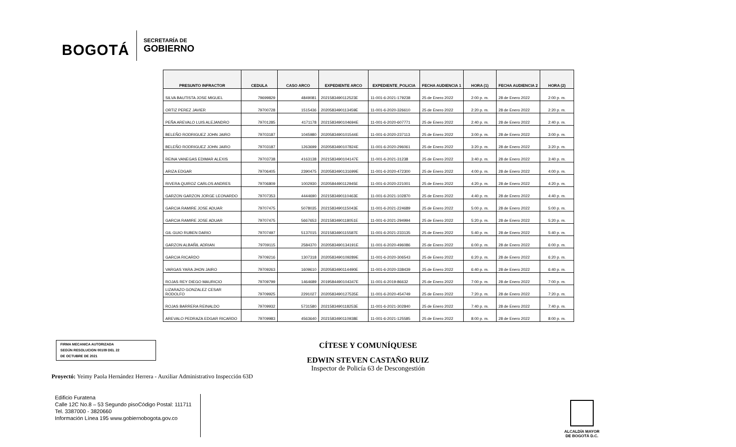BOGOTÁ
SECRETARÍA DE
GOBIERNO
| PRESUNTO INFRACTOR | CEDULA | CASO ARCO | EXPEDIENTE ARCO | EXPEDIENTE_POLICIA | FECHA AUDIENCIA 1 | HORA (1) | FECHA AUDIENCIA 2 | HORA (2) |
| --- | --- | --- | --- | --- | --- | --- | --- | --- |
| SILVA BAUTISTA JOSE MIGUEL | 79699829 | 4849081 | 2021583490112523E | 11-001-6-2021-179238 | 25 de Enero 2022 | 2:00 p. m. | 28 de Enero 2022 | 2:00 p. m. |
| ORTIZ PEREZ JAVIER | 79700728 | 1515436 | 2020583490113459E | 11-001-6-2020-326610 | 25 de Enero 2022 | 2:20 p. m. | 28 de Enero 2022 | 2:20 p. m. |
| PEÑA AREVALO LUIS ALEJANDRO | 79701285 | 4171178 | 2021583490104694E | 11-001-6-2020-607771 | 25 de Enero 2022 | 2:40 p. m. | 28 de Enero 2022 | 2:40 p. m. |
| BELEÑO RODRIGUEZ JOHN JAIRO | 79703187 | 1045980 | 2020583490101544E | 11-001-6-2020-237113 | 25 de Enero 2022 | 3:00 p. m. | 28 de Enero 2022 | 3:00 p. m. |
| BELEÑO RODRIGUEZ JOHN JAIRO | 79703187 | 1263699 | 2020583490107824E | 11-001-6-2020-296061 | 25 de Enero 2022 | 3:20 p. m. | 28 de Enero 2022 | 3:20 p. m. |
| REINA VANEGAS EDIMAR ALEXIS | 79703738 | 4163138 | 2021583490104147E | 11-001-6-2021-31238 | 25 de Enero 2022 | 3:40 p. m. | 28 de Enero 2022 | 3:40 p. m. |
| ARIZA EDGAR | 79706405 | 2390475 | 2020583490131699E | 11-001-6-2020-472300 | 25 de Enero 2022 | 4:00 p. m. | 28 de Enero 2022 | 4:00 p. m. |
| RIVERA QUIROZ CARLOS ANDRES | 79706809 | 1002930 | 2020584490112945E | 11-001-6-2020-221001 | 25 de Enero 2022 | 4:20 p. m. | 28 de Enero 2022 | 4:20 p. m. |
| GARZON GARZON JORGE LEONARDO | 79707353 | 4444690 | 2021583490110463E | 11-001-6-2021-102870 | 25 de Enero 2022 | 4:40 p. m. | 28 de Enero 2022 | 4:40 p. m. |
| GARCIA RAMIRE JOSE ADUAR | 79707475 | 5078035 | 2021583490115043E | 11-001-6-2021-224689 | 25 de Enero 2022 | 5:00 p. m. | 28 de Enero 2022 | 5:00 p. m. |
| GARCIA RAMIRE JOSE ADUAR | 79707475 | 5667653 | 2021583490118051E | 11-001-6-2021-294994 | 25 de Enero 2022 | 5:20 p. m. | 28 de Enero 2022 | 5:20 p. m. |
| GIL GUIO RUBEN DARIO | 79707497 | 5137015 | 2021583490115587E | 11-001-6-2021-233135 | 25 de Enero 2022 | 5:40 p. m. | 28 de Enero 2022 | 5:40 p. m. |
| GARZON ALBAÑIL ADRIAN | 79709115 | 2584370 | 2020583490134191E | 11-001-6-2020-496086 | 25 de Enero 2022 | 6:00 p. m. | 28 de Enero 2022 | 6:00 p. m. |
| GARCIA RICARDO | 79709216 | 1307318 | 2020583490109289E | 11-001-6-2020-306543 | 25 de Enero 2022 | 6:20 p. m. | 28 de Enero 2022 | 6:20 p. m. |
| VARGAS YARA JHON JAIRO | 79709263 | 1609610 | 2020583490114490E | 11-001-6-2020-338439 | 25 de Enero 2022 | 6:40 p. m. | 28 de Enero 2022 | 6:40 p. m. |
| ROJAS REY DIEGO MAURICIO | 79709799 | 1464689 | 2019584490104347E | 11-001-6-2019-86632 | 25 de Enero 2022 | 7:00 p. m. | 28 de Enero 2022 | 7:00 p. m. |
| LIZARAZO GONZALEZ CESAR RODOLFO | 79709925 | 2291027 | 2020583490127535E | 11-001-6-2020-454749 | 25 de Enero 2022 | 7:20 p. m. | 28 de Enero 2022 | 7:20 p. m. |
| ROJAS BARRERA REINALDO | 79709932 | 5731580 | 2021583490118253E | 11-001-6-2021-302840 | 25 de Enero 2022 | 7:40 p. m. | 28 de Enero 2022 | 7:40 p. m. |
| AREVALO PEDRAZA EDGAR RICARDO | 79709983 | 4563640 | 2021583490110938E | 11-001-6-2021-125585 | 25 de Enero 2022 | 8:00 p. m. | 28 de Enero 2022 | 8:00 p. m. |
FIRMA MECANICA AUTORIZADA
SEGÚN RESOLUCION 00109 DEL 22
DE OCTUBRE DE 2021
CÍTESE Y COMUNÍQUESE
EDWIN STEVEN CASTAÑO RUIZ
Inspector de Policía 63 de Descongestión
Proyectó: Yeimy Paola Hernández Herrera - Auxiliar Administrativo Inspección 63D
Edificio Furatena
Calle 12C No.8 – 53 Segundo pisoCódigo Postal: 111711
Tel. 3387000 - 3820660
Información Línea 195 www.gobiernobogota.gov.co
ALCALDÍA MAYOR
DE BOGOTÁ D.C.